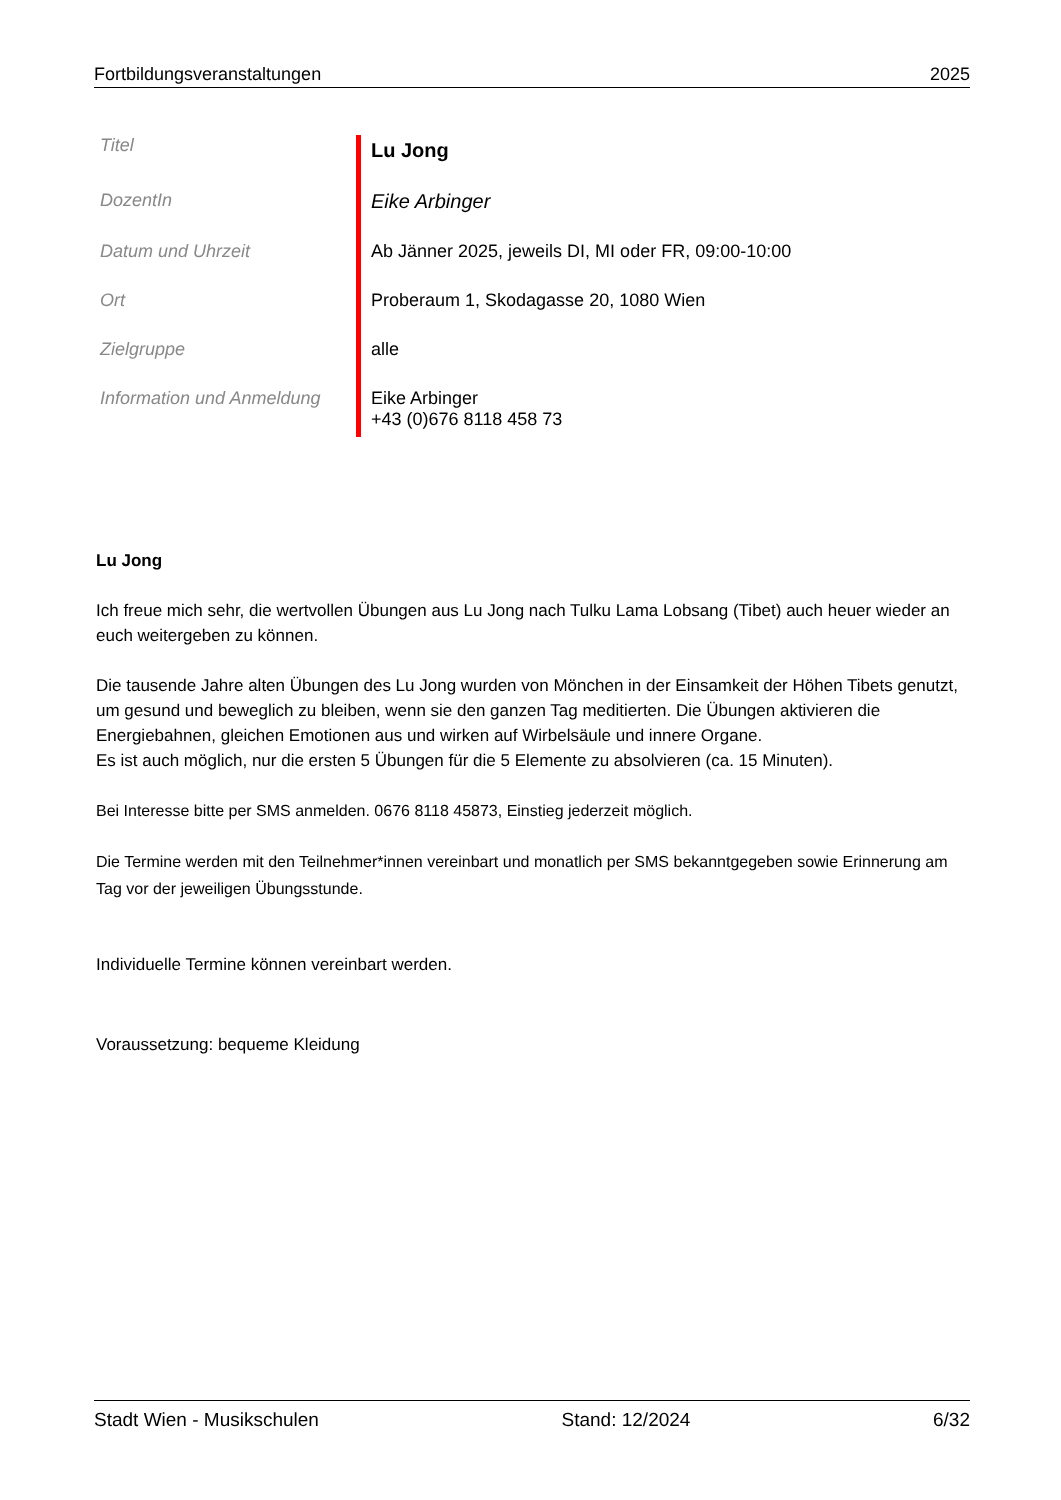Fortbildungsveranstaltungen 2025
| Titel | Lu Jong |
| DozentIn | Eike Arbinger |
| Datum und Uhrzeit | Ab Jänner 2025, jeweils DI, MI oder FR, 09:00-10:00 |
| Ort | Proberaum 1, Skodagasse 20, 1080 Wien |
| Zielgruppe | alle |
| Information und Anmeldung | Eike Arbinger +43 (0)676 8118 458 73 |
Lu Jong
Ich freue mich sehr, die wertvollen Übungen aus Lu Jong nach Tulku Lama Lobsang (Tibet) auch heuer wieder an euch weitergeben zu können.
Die tausende Jahre alten Übungen des Lu Jong wurden von Mönchen in der Einsamkeit der Höhen Tibets genutzt, um gesund und beweglich zu bleiben, wenn sie den ganzen Tag meditierten. Die Übungen aktivieren die Energiebahnen, gleichen Emotionen aus und wirken auf Wirbelsäule und innere Organe.
Es ist auch möglich, nur die ersten 5 Übungen für die 5 Elemente zu absolvieren (ca. 15 Minuten).
Bei Interesse bitte per SMS anmelden. 0676 8118 45873, Einstieg jederzeit möglich.
Die Termine werden mit den Teilnehmer*innen vereinbart und monatlich per SMS bekanntgegeben sowie Erinnerung am Tag vor der jeweiligen Übungsstunde.
Individuelle Termine können vereinbart werden.
Voraussetzung: bequeme Kleidung
Stadt Wien - Musikschulen Stand: 12/2024 6/32